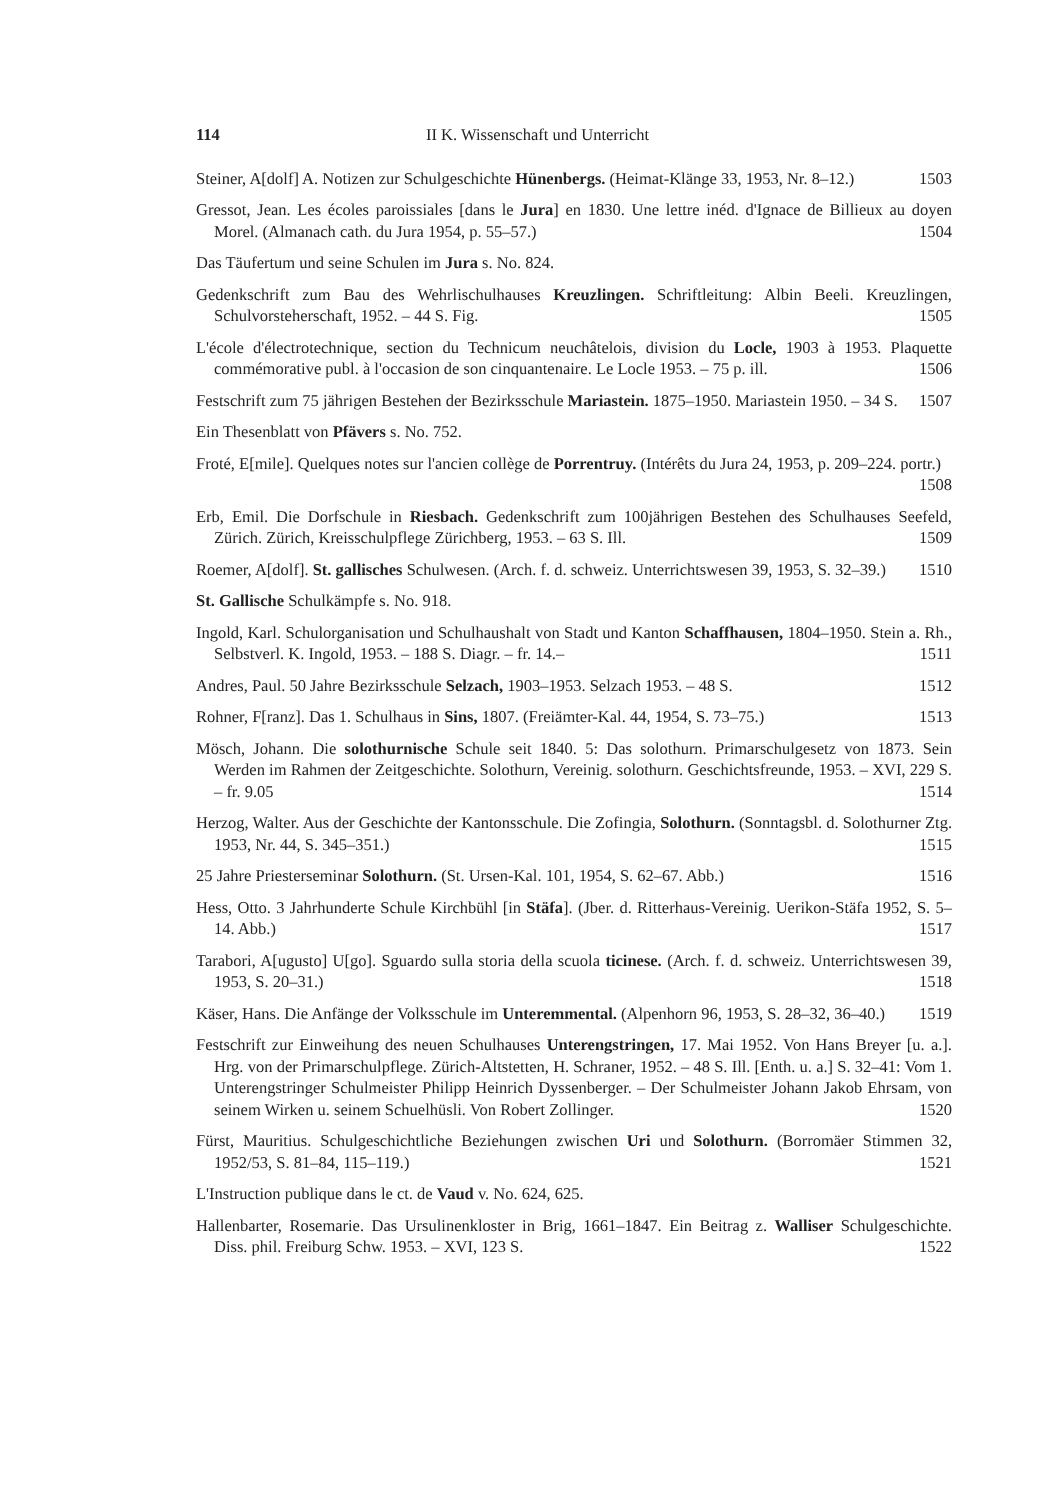114 II K. Wissenschaft und Unterricht
Steiner, A[dolf] A. Notizen zur Schulgeschichte Hünenbergs. (Heimat-Klänge 33, 1953, Nr. 8–12.) 1503
Gressot, Jean. Les écoles paroissiales [dans le Jura] en 1830. Une lettre inéd. d'Ignace de Billieux au doyen Morel. (Almanach cath. du Jura 1954, p. 55–57.) 1504
Das Täufertum und seine Schulen im Jura s. No. 824.
Gedenkschrift zum Bau des Wehrlischulhauses Kreuzlingen. Schriftleitung: Albin Beeli. Kreuzlingen, Schulvorsteherschaft, 1952. – 44 S. Fig. 1505
L'école d'électrotechnique, section du Technicum neuchâtelois, division du Locle, 1903 à 1953. Plaquette commémorative publ. à l'occasion de son cinquantenaire. Le Locle 1953. – 75 p. ill. 1506
Festschrift zum 75 jährigen Bestehen der Bezirksschule Mariastein. 1875–1950. Mariastein 1950. – 34 S. 1507
Ein Thesenblatt von Pfävers s. No. 752.
Froté, E[mile]. Quelques notes sur l'ancien collège de Porrentruy. (Intérêts du Jura 24, 1953, p. 209–224. portr.) 1508
Erb, Emil. Die Dorfschule in Riesbach. Gedenkschrift zum 100jährigen Bestehen des Schulhauses Seefeld, Zürich. Zürich, Kreisschulpflege Zürichberg, 1953. – 63 S. Ill. 1509
Roemer, A[dolf]. St. gallisches Schulwesen. (Arch. f. d. schweiz. Unterrichtswesen 39, 1953, S. 32–39.) 1510
St. Gallische Schulkämpfe s. No. 918.
Ingold, Karl. Schulorganisation und Schulhaushalt von Stadt und Kanton Schaffhausen, 1804–1950. Stein a. Rh., Selbstverl. K. Ingold, 1953. – 188 S. Diagr. – fr. 14.– 1511
Andres, Paul. 50 Jahre Bezirksschule Selzach, 1903–1953. Selzach 1953. – 48 S. 1512
Rohner, F[ranz]. Das 1. Schulhaus in Sins, 1807. (Freiämter-Kal. 44, 1954, S. 73–75.) 1513
Mösch, Johann. Die solothurnische Schule seit 1840. 5: Das solothurn. Primarschulgesetz von 1873. Sein Werden im Rahmen der Zeitgeschichte. Solothurn, Vereinig. solothurn. Geschichtsfreunde, 1953. – XVI, 229 S. – fr. 9.05 1514
Herzog, Walter. Aus der Geschichte der Kantonsschule. Die Zofingia, Solothurn. (Sonntagsbl. d. Solothurner Ztg. 1953, Nr. 44, S. 345–351.) 1515
25 Jahre Priesterseminar Solothurn. (St. Ursen-Kal. 101, 1954, S. 62–67. Abb.) 1516
Hess, Otto. 3 Jahrhunderte Schule Kirchbühl [in Stäfa]. (Jber. d. Ritterhaus-Vereinig. Uerikon-Stäfa 1952, S. 5–14. Abb.) 1517
Tarabori, A[ugusto] U[go]. Sguardo sulla storia della scuola ticinese. (Arch. f. d. schweiz. Unterrichtswesen 39, 1953, S. 20–31.) 1518
Käser, Hans. Die Anfänge der Volksschule im Unteremmental. (Alpenhorn 96, 1953, S. 28–32, 36–40.) 1519
Festschrift zur Einweihung des neuen Schulhauses Unterengstringen, 17. Mai 1952. Von Hans Breyer [u. a.]. Hrg. von der Primarschulpflege. Zürich-Altstetten, H. Schraner, 1952. – 48 S. Ill. [Enth. u. a.] S. 32–41: Vom 1. Unterengstringer Schulmeister Philipp Heinrich Dyssenberger. – Der Schulmeister Johann Jakob Ehrsam, von seinem Wirken u. seinem Schuelhüsli. Von Robert Zollinger. 1520
Fürst, Mauritius. Schulgeschichtliche Beziehungen zwischen Uri und Solothurn. (Borromäer Stimmen 32, 1952/53, S. 81–84, 115–119.) 1521
L'Instruction publique dans le ct. de Vaud v. No. 624, 625.
Hallenbarter, Rosemarie. Das Ursulinenkloster in Brig, 1661–1847. Ein Beitrag z. Walliser Schulgeschichte. Diss. phil. Freiburg Schw. 1953. – XVI, 123 S. 1522